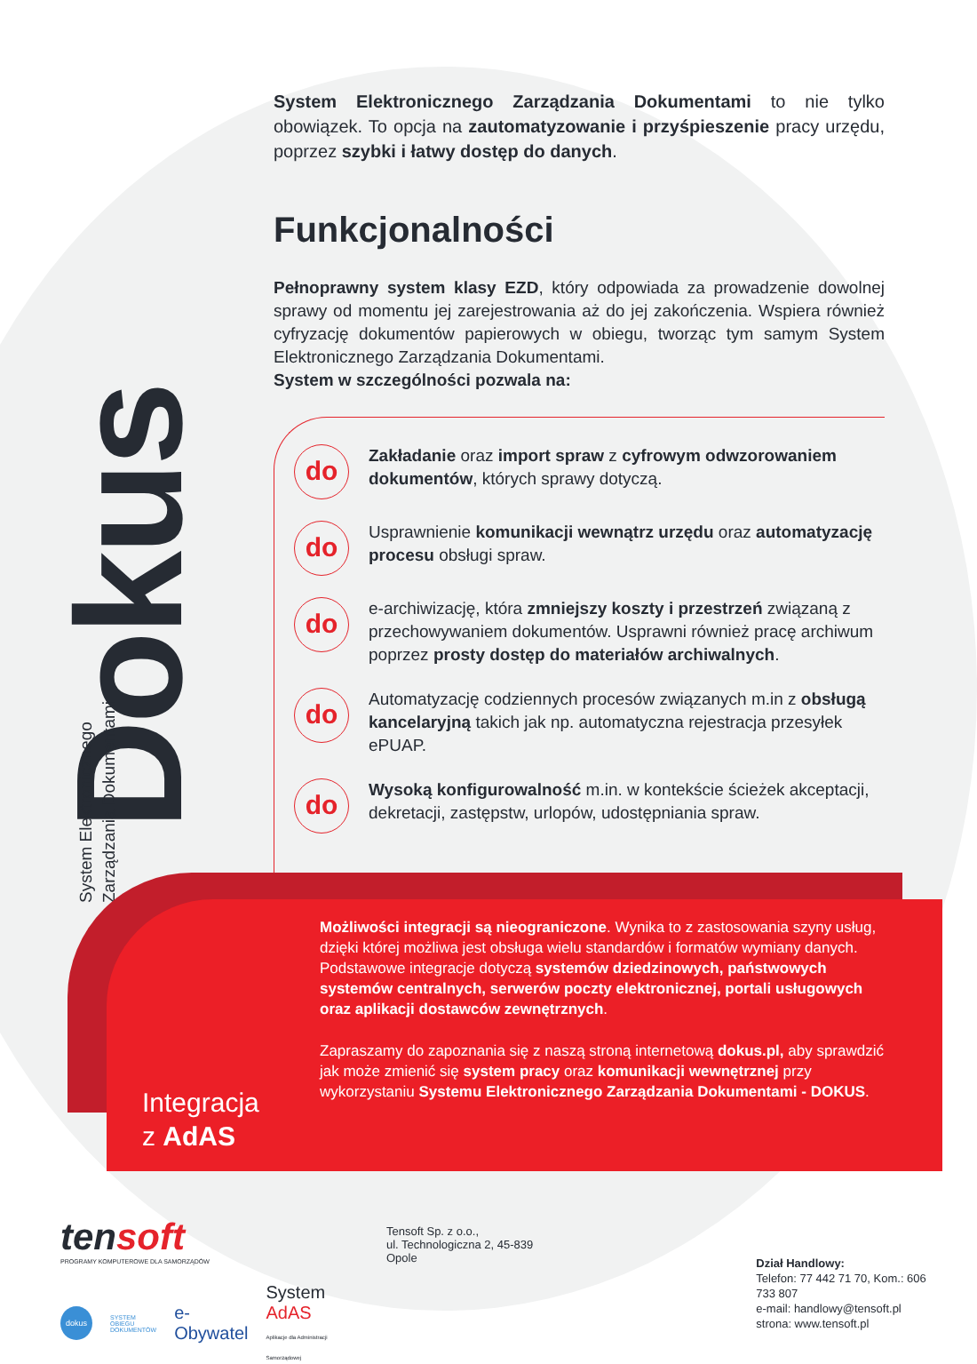Dokus
System Elektronicznego
Zarządzania Dokumentami
System Elektronicznego Zarządzania Dokumentami to nie tylko obowiązek. To opcja na zautomatyzowanie i przyśpieszenie pracy urzędu, poprzez szybki i łatwy dostęp do danych.
Funkcjonalności
Pełnoprawny system klasy EZD, który odpowiada za prowadzenie dowolnej sprawy od momentu jej zarejestrowania aż do jej zakończenia. Wspiera również cyfryzację dokumentów papierowych w obiegu, tworząc tym samym System Elektronicznego Zarządzania Dokumentami.
System w szczególności pozwala na:
do
Zakładanie oraz import spraw z cyfrowym odwzorowaniem dokumentów, których sprawy dotyczą.
do
Usprawnienie komunikacji wewnątrz urzędu oraz automatyzację procesu obsługi spraw.
do
e-archiwizację, która zmniejszy koszty i przestrzeń związaną z przechowywaniem dokumentów. Usprawni również pracę archiwum poprzez prosty dostęp do materiałów archiwalnych.
do
Automatyzację codziennych procesów związanych m.in z obsługą kancelaryjną takich jak np. automatyczna rejestracja przesyłek ePUAP.
do
Wysoką konfigurowalność m.in. w kontekście ścieżek akceptacji, dekretacji, zastępstw, urlopów, udostępniania spraw.
Integracja
z AdAS
Możliwości integracji są nieograniczone. Wynika to z zastosowania szyny usług, dzięki której możliwa jest obsługa wielu standardów i formatów wymiany danych. Podstawowe integracje dotyczą systemów dziedzinowych, państwowych systemów centralnych, serwerów poczty elektronicznej, portali usługowych oraz aplikacji dostawców zewnętrznych.
Zapraszamy do zapoznania się z naszą stroną internetową dokus.pl, aby sprawdzić jak może zmienić się system pracy oraz komunikacji wewnętrznej przy wykorzystaniu Systemu Elektronicznego Zarządzania Dokumentami - DOKUS.
tensoft
PROGRAMY KOMPUTEROWE DLA SAMORZĄDÓW
dokus SYSTEM OBIEGU
DOKUMENTÓW e-Obywatel System AdAS
Aplikacje dla Administracji Samorządowej
Tensoft Sp. z o.o.,
ul. Technologiczna 2, 45-839 Opole
Dział Handlowy:
Telefon: 77 442 71 70, Kom.: 606 733 807
e-mail: handlowy@tensoft.pl
strona: www.tensoft.pl